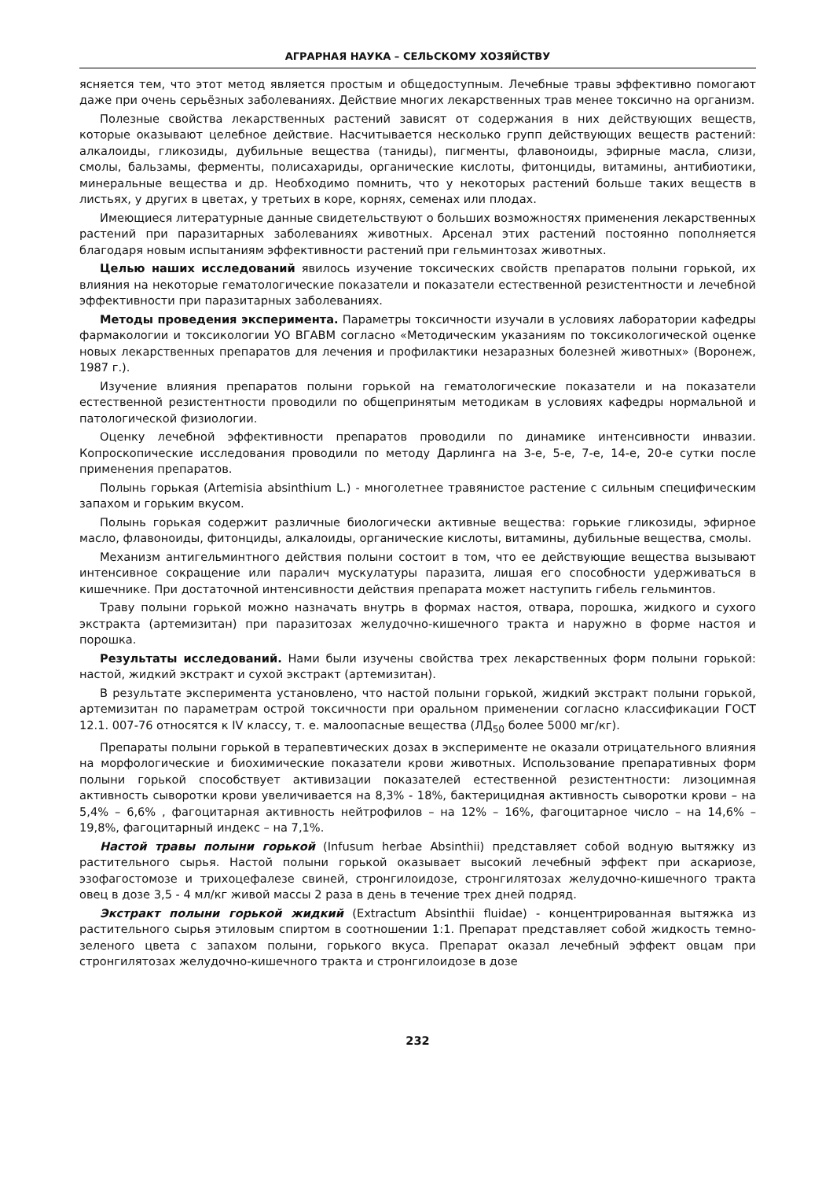АГРАРНАЯ НАУКА – СЕЛЬСКОМУ ХОЗЯЙСТВУ
ясняется тем, что этот метод является простым и общедоступным. Лечебные травы эффективно помогают даже при очень серьёзных заболеваниях. Действие многих лекарственных трав менее токсично на организм.
Полезные свойства лекарственных растений зависят от содержания в них действующих веществ, которые оказывают целебное действие. Насчитывается несколько групп действующих веществ растений: алкалоиды, гликозиды, дубильные вещества (таниды), пигменты, флавоноиды, эфирные масла, слизи, смолы, бальзамы, ферменты, полисахариды, органические кислоты, фитонциды, витамины, антибиотики, минеральные вещества и др. Необходимо помнить, что у некоторых растений больше таких веществ в листьях, у других в цветах, у третьих в коре, корнях, семенах или плодах.
Имеющиеся литературные данные свидетельствуют о больших возможностях применения лекарственных растений при паразитарных заболеваниях животных. Арсенал этих растений постоянно пополняется благодаря новым испытаниям эффективности растений при гельминтозах животных.
Целью наших исследований явилось изучение токсических свойств препаратов полыни горькой, их влияния на некоторые гематологические показатели и показатели естественной резистентности и лечебной эффективности при паразитарных заболеваниях.
Методы проведения эксперимента. Параметры токсичности изучали в условиях лаборатории кафедры фармакологии и токсикологии УО ВГАВМ согласно «Методическим указаниям по токсикологической оценке новых лекарственных препаратов для лечения и профилактики незаразных болезней животных» (Воронеж, 1987 г.).
Изучение влияния препаратов полыни горькой на гематологические показатели и на показатели естественной резистентности проводили по общепринятым методикам в условиях кафедры нормальной и патологической физиологии.
Оценку лечебной эффективности препаратов проводили по динамике интенсивности инвазии. Копроскопические исследования проводили по методу Дарлинга на 3-е, 5-е, 7-е, 14-е, 20-е сутки после применения препаратов.
Полынь горькая (Artemisia absinthium L.) - многолетнее травянистое растение с сильным специфическим запахом и горьким вкусом.
Полынь горькая содержит различные биологически активные вещества: горькие гликозиды, эфирное масло, флавоноиды, фитонциды, алкалоиды, органические кислоты, витамины, дубильные вещества, смолы.
Механизм антигельминтного действия полыни состоит в том, что ее действующие вещества вызывают интенсивное сокращение или паралич мускулатуры паразита, лишая его способности удерживаться в кишечнике. При достаточной интенсивности действия препарата может наступить гибель гельминтов.
Траву полыни горькой можно назначать внутрь в формах настоя, отвара, порошка, жидкого и сухого экстракта (артемизитан) при паразитозах желудочно-кишечного тракта и наружно в форме настоя и порошка.
Результаты исследований. Нами были изучены свойства трех лекарственных форм полыни горькой: настой, жидкий экстракт и сухой экстракт (артемизитан).
В результате эксперимента установлено, что настой полыни горькой, жидкий экстракт полыни горькой, артемизитан по параметрам острой токсичности при оральном применении согласно классификации ГОСТ 12.1. 007-76 относятся к IV классу, т. е. малоопасные вещества (ЛД<sub>50</sub> более 5000 мг/кг).
Препараты полыни горькой в терапевтических дозах в эксперименте не оказали отрицательного влияния на морфологические и биохимические показатели крови животных. Использование препаративных форм полыни горькой способствует активизации показателей естественной резистентности: лизоцимная активность сыворотки крови увеличивается на 8,3% - 18%, бактерицидная активность сыворотки крови – на 5,4% – 6,6% , фагоцитарная активность нейтрофилов – на 12% – 16%, фагоцитарное число – на 14,6% – 19,8%, фагоцитарный индекс – на 7,1%.
Настой травы полыни горькой (Infusum herbae Absinthii) представляет собой водную вытяжку из растительного сырья. Настой полыни горькой оказывает высокий лечебный эффект при аскариозе, эзофагостомозе и трихоцефалезе свиней, стронгилоидозе, стронгилятозах желудочно-кишечного тракта овец в дозе 3,5 - 4 мл/кг живой массы 2 раза в день в течение трех дней подряд.
Экстракт полыни горькой жидкий (Extractum Absinthii fluidae) - концентрированная вытяжка из растительного сырья этиловым спиртом в соотношении 1:1. Препарат представляет собой жидкость темно-зеленого цвета с запахом полыни, горького вкуса. Препарат оказал лечебный эффект овцам при стронгилятозах желудочно-кишечного тракта и стронгилоидозе в дозе
232